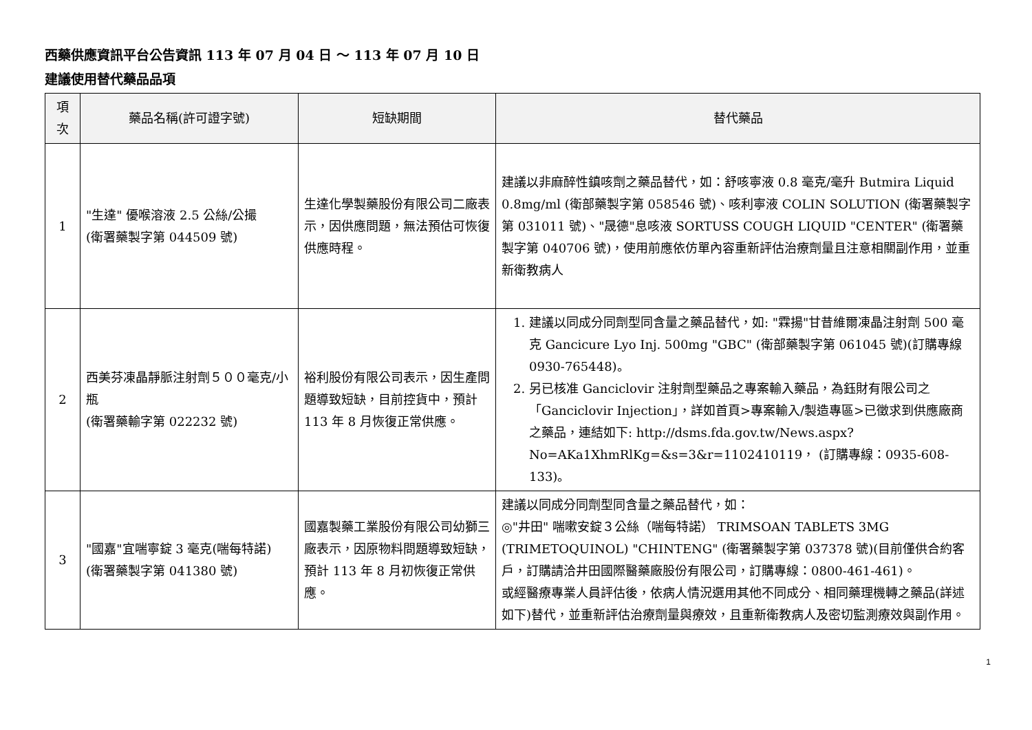西藥供應資訊平台公告資訊 113 年 07 月 04 日 ～ 113 年 07 月 10 日
建議使用替代藥品品項
| 項次 | 藥品名稱(許可證字號) | 短缺期間 | 替代藥品 |
| --- | --- | --- | --- |
| 1 | "生達" 優喉溶液 2.5 公絲/公撮 (衛署藥製字第 044509 號) | 生達化學製藥股份有限公司二廠表示，因供應問題，無法預估可恢復供應時程。 | 建議以非麻醉性鎮咳劑之藥品替代，如：舒咳寧液 0.8 毫克/毫升 Butmira Liquid 0.8mg/ml (衛部藥製字第 058546 號)、咳利寧液 COLIN SOLUTION (衛署藥製字第 031011 號)、"晟德"息咳液 SORTUSS COUGH LIQUID "CENTER" (衛署藥製字第 040706 號)，使用前應依仿單內容重新評估治療劑量且注意相關副作用，並重新衛教病人 |
| 2 | 西美芬凍晶靜脈注射劑５００毫克/小瓶 (衛署藥輸字第 022232 號) | 裕利股份有限公司表示，因生產問題導致短缺，目前控貨中，預計 113 年 8 月恢復正常供應。 | 1. 建議以同成分同劑型同含量之藥品替代，如: "霖揚"甘昔維爾凍晶注射劑 500 毫克 Gancicure Lyo Inj. 500mg "GBC" (衛部藥製字第 061045 號)(訂購專線 0930-765448)。 2. 另已核准 Ganciclovir 注射劑型藥品之專案輸入藥品，為鈺財有限公司之「Ganciclovir Injection」，詳如首頁>專案輸入/製造專區>已徵求到供應廠商之藥品，連結如下: http://dsms.fda.gov.tw/News.aspx?No=AKa1XhmRlKg=&s=3&r=1102410119， (訂購專線：0935-608-133)。 |
| 3 | "國嘉"宜喘寧錠 3 毫克(喘每特諾) (衛署藥製字第 041380 號) | 國嘉製藥工業股份有限公司幼獅三廠表示，因原物料問題導致短缺，預計 113 年 8 月初恢復正常供應。 | 建議以同成分同劑型同含量之藥品替代，如： ◎"井田" 喘嗽安錠３公絲（喘每特諾） TRIMSOAN TABLETS 3MG (TRIMETOQUINOL) "CHINTENG" (衛署藥製字第 037378 號)(目前僅供合約客戶，訂購請洽井田國際醫藥廠股份有限公司，訂購專線：0800-461-461)。 或經醫療專業人員評估後，依病人情況選用其他不同成分、相同藥理機轉之藥品(詳述如下)替代，並重新評估治療劑量與療效，且重新衛教病人及密切監測療效與副作用。 |
1